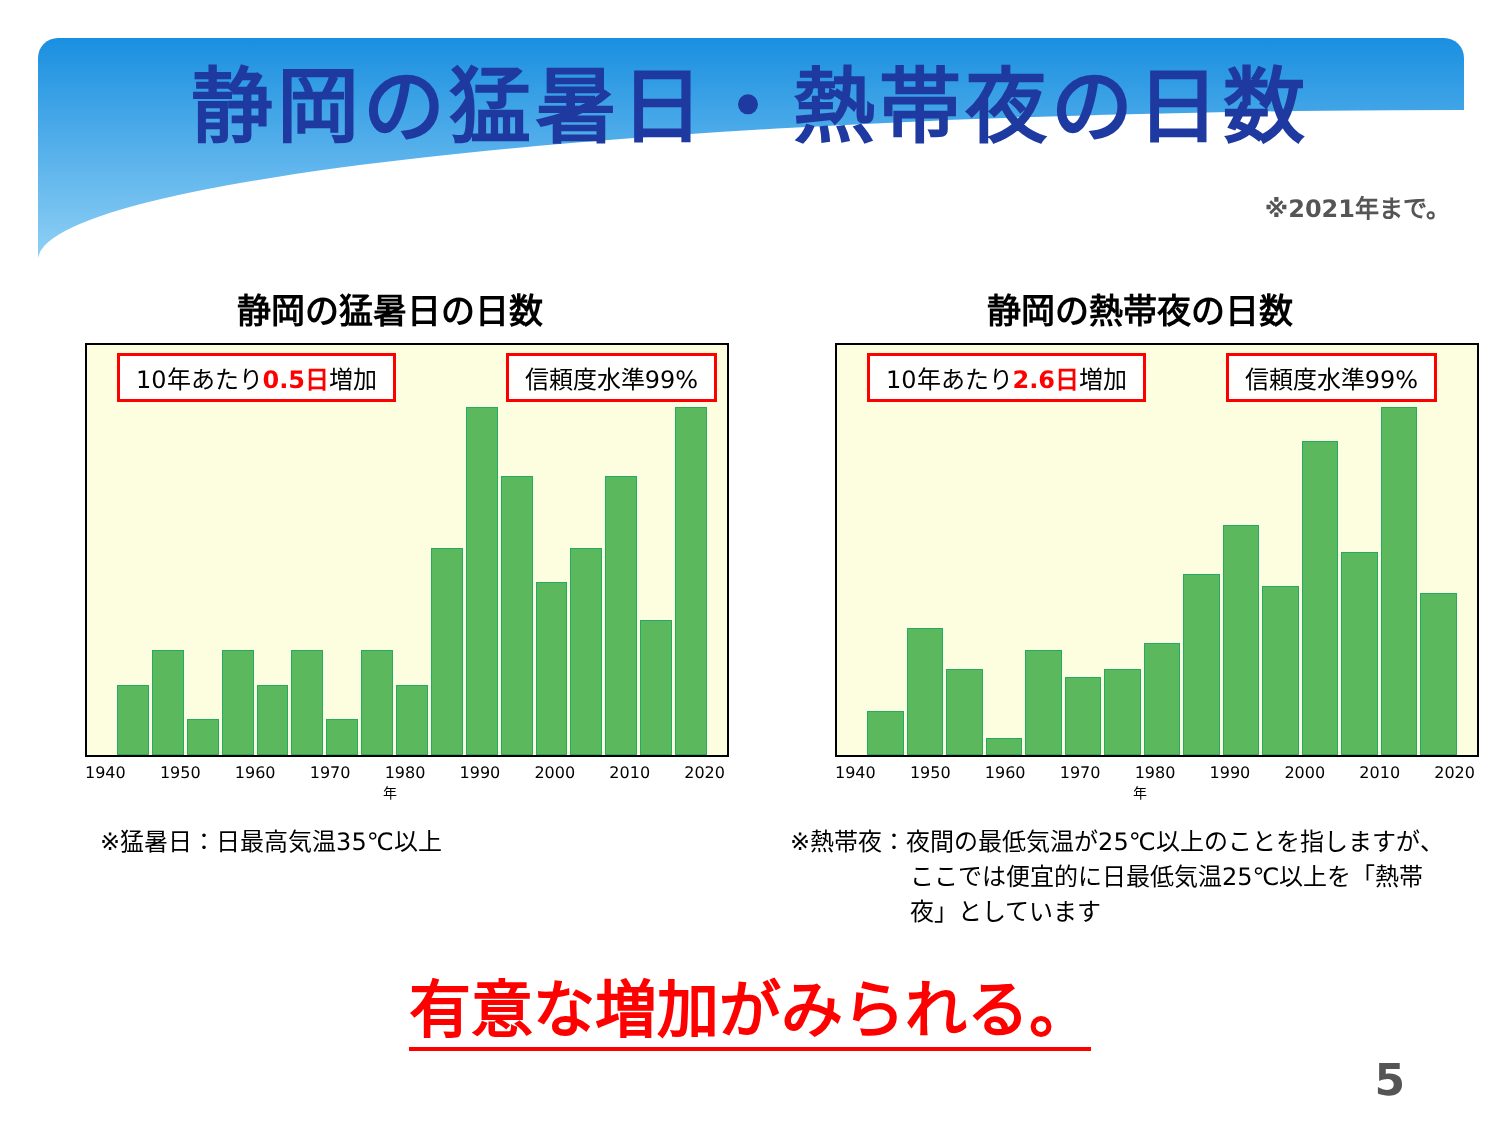静岡の猛暑日・熱帯夜の日数
※2021年まで。
静岡の猛暑日の日数
10年あたり0.5日増加 信頼度水準99%
1940 1950 1960 1970 1980 1990 2000 2010 2020
年
※猛暑日：日最高気温35℃以上
静岡の熱帯夜の日数
10年あたり2.6日増加 信頼度水準99%
1940 1950 1960 1970 1980 1990 2000 2010 2020
年
※熱帯夜：夜間の最低気温が25℃以上のことを指しますが、
　　　　　ここでは便宜的に日最低気温25℃以上を「熱帯
　　　　　夜」としています
有意な増加がみられる。
5